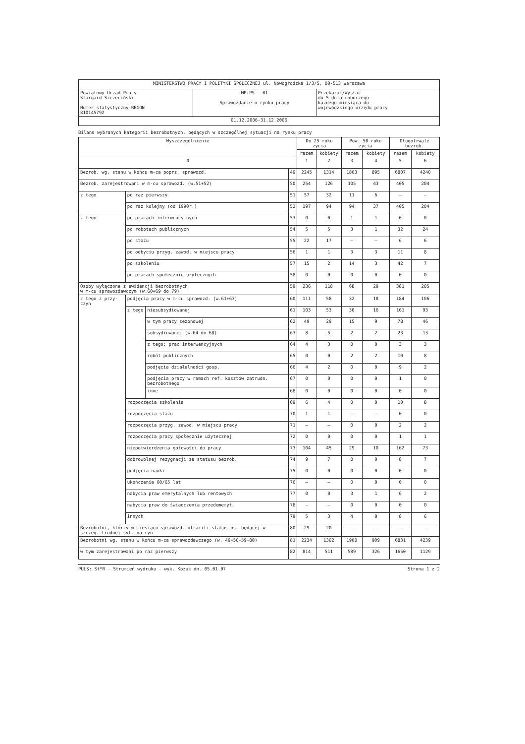| MINISTERSTWO PRACY I POLITYKI SPOŁECZNEJ ul. Nowogrodzka 1/3/5, 00-513 Warszawa | | |
| Powiatowy Urząd Pracy Stargard Szczeciński Numer statystyczny-REGON 810145792 | MPiPS - 01 Sprawozdanie o rynku pracy | Przekazać/Wysłać do 5 dnia roboczego każdego miesiąca do wojewódzkiego urzędu pracy |
| 01.12.2006-31.12.2006 | | |
Bilans wybranych kategorii bezrobotnych, będących w szczególnej sytuacji na rynku pracy
| Wyszczególnienie | | | | Do 25 roku życia | | Pow. 50 roku życia | | Długotrwale bezrob. | |
| --- | --- | --- | --- | --- | --- | --- | --- | --- | --- |
| | | | | razem | kobiety | razem | kobiety | razem | kobiety |
| 0 | | | | 1 | 2 | 3 | 4 | 5 | 6 |
| Bezrob. wg. stanu w końcu m-ca poprz. sprawozd. | | | 49 | 2245 | 1314 | 1863 | 895 | 6807 | 4240 |
| Bezrob. zarejestrowani w m-cu sprawozd. (w.51+52) | | | 50 | 254 | 126 | 105 | 43 | 405 | 204 |
| z tego | po raz pierwszy | | 51 | 57 | 32 | 11 | 6 | — | — |
| | po raz kolejny (od 1990r.) | | 52 | 197 | 94 | 94 | 37 | 405 | 204 |
| z tego | po pracach interwencyjnych | | 53 | 0 | 0 | 1 | 1 | 0 | 0 |
| | po robotach publicznych | | 54 | 5 | 5 | 3 | 1 | 32 | 24 |
| | po stażu | | 55 | 22 | 17 | — | — | 6 | 6 |
| | po odbyciu przyg. zawod. w miejscu pracy | | 56 | 1 | 1 | 3 | 3 | 11 | 8 |
| | po szkoleniu | | 57 | 15 | 2 | 14 | 3 | 42 | 7 |
| | po pracach społecznie użytecznych | | 58 | 0 | 0 | 0 | 0 | 0 | 0 |
| Osoby wyłączone z ewidencji bezrobotnych w m-cu sprawozdawczym (w.60+69 do 79) | | | 59 | 236 | 118 | 68 | 29 | 381 | 205 |
| z tego z przy-czyn | podjęcia pracy w m-cu sprawozd. (w.61+63) | | 60 | 111 | 58 | 32 | 18 | 184 | 106 |
| | z tego | niesubsydiowanej | 61 | 103 | 53 | 30 | 16 | 161 | 93 |
| | | w tym pracy sezonowej | 62 | 49 | 29 | 15 | 9 | 78 | 46 |
| | | subsydiowanej (w.64 do 68) | 63 | 8 | 5 | 2 | 2 | 23 | 13 |
| | | z tego: prac interwencyjnych | 64 | 4 | 3 | 0 | 0 | 3 | 3 |
| | | robót publicznych | 65 | 0 | 0 | 2 | 2 | 10 | 8 |
| | | podjęcia działalności gosp. | 66 | 4 | 2 | 0 | 0 | 9 | 2 |
| | | podjęcia pracy w ramach ref. kosztów zatrudn. bezrobotnego | 67 | 0 | 0 | 0 | 0 | 1 | 0 |
| | | inne | 68 | 0 | 0 | 0 | 0 | 0 | 0 |
| | rozpoczęcia szkolenia | | 69 | 6 | 4 | 0 | 0 | 10 | 8 |
| | rozpoczęcia stażu | | 70 | 1 | 1 | — | — | 0 | 0 |
| | rozpoczęcia przyg. zawod. w miejscu pracy | | 71 | — | — | 0 | 0 | 2 | 2 |
| | rozpoczęcia pracy społecznie użytecznej | | 72 | 0 | 0 | 0 | 0 | 1 | 1 |
| | niepotwierdzenia gotowości do pracy | | 73 | 104 | 45 | 29 | 10 | 162 | 73 |
| | dobrowolnej rezygnacji za statusu bezrob. | | 74 | 9 | 7 | 0 | 0 | 8 | 7 |
| | podjęcia nauki | | 75 | 0 | 0 | 0 | 0 | 0 | 0 |
| | ukończenia 60/65 lat | | 76 | — | — | 0 | 0 | 0 | 0 |
| | nabycia praw emerytalnych lub rentowych | | 77 | 0 | 0 | 3 | 1 | 6 | 2 |
| | nabycia praw do świadczenia przedemeryt. | | 78 | — | — | 0 | 0 | 0 | 0 |
| | innych | | 79 | 5 | 3 | 4 | 0 | 8 | 6 |
| Bezrobotni, którzy w miesiącu sprawozd. utracili status os. będącej w szczeg. trudnej syt. na ryn | | | 80 | 29 | 20 | — | — | — | — |
| Bezrobotni wg. stanu w końcu m-ca sprawozdawczego (w. 49+50-59-80) | | | 81 | 2234 | 1302 | 1900 | 909 | 6831 | 4239 |
| w tym zarejestrowani po raz pierwszy | | | 82 | 814 | 511 | 589 | 326 | 1650 | 1129 |
PULS: St*R - Strumień wydruku - wyk. Kozak dn. 05.01.07 Strona 1 z 2